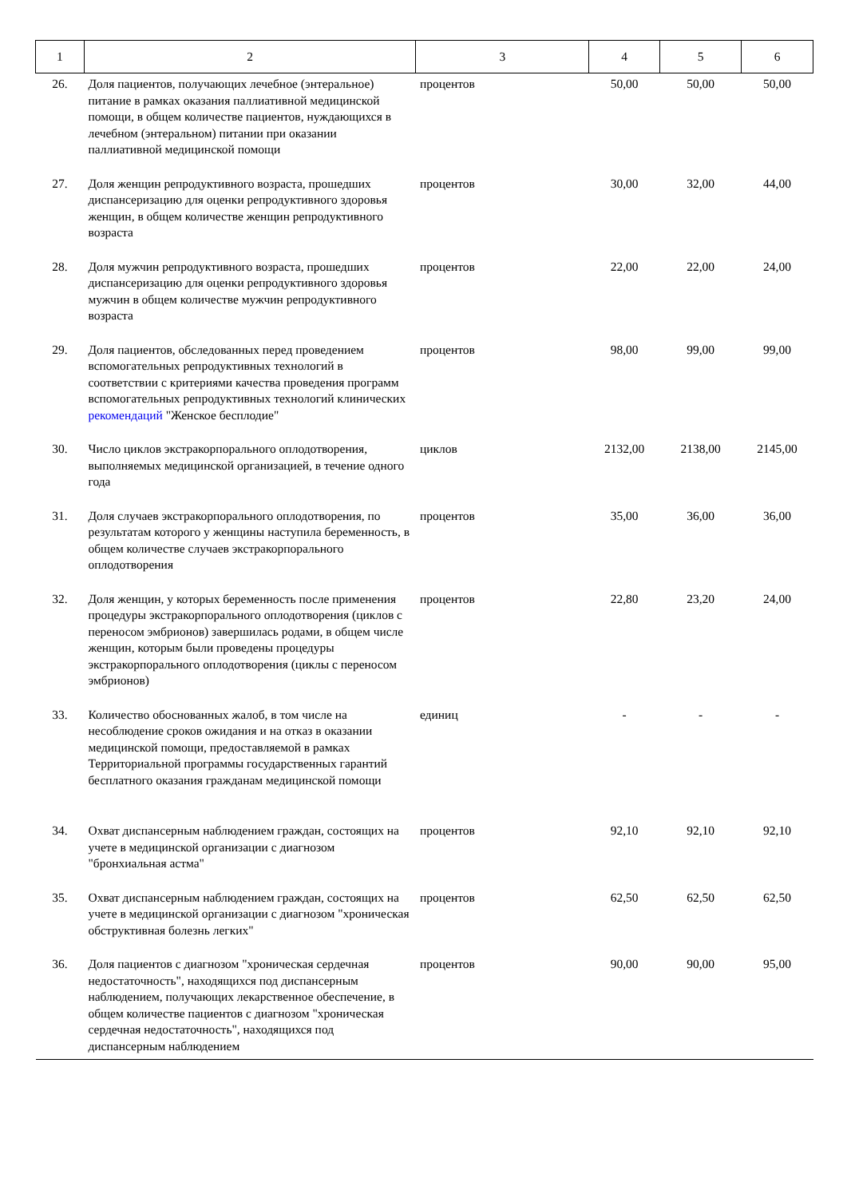| 1 | 2 | 3 | 4 | 5 | 6 |
| --- | --- | --- | --- | --- | --- |
| 26. | Доля пациентов, получающих лечебное (энтеральное) питание в рамках оказания паллиативной медицинской помощи, в общем количестве пациентов, нуждающихся в лечебном (энтеральном) питании при оказании паллиативной медицинской помощи | процентов | 50,00 | 50,00 | 50,00 |
| 27. | Доля женщин репродуктивного возраста, прошедших диспансеризацию для оценки репродуктивного здоровья женщин, в общем количестве женщин репродуктивного возраста | процентов | 30,00 | 32,00 | 44,00 |
| 28. | Доля мужчин репродуктивного возраста, прошедших диспансеризацию для оценки репродуктивного здоровья мужчин в общем количестве мужчин репродуктивного возраста | процентов | 22,00 | 22,00 | 24,00 |
| 29. | Доля пациентов, обследованных перед проведением вспомогательных репродуктивных технологий в соответствии с критериями качества проведения программ вспомогательных репродуктивных технологий клинических рекомендаций "Женское бесплодие" | процентов | 98,00 | 99,00 | 99,00 |
| 30. | Число циклов экстракорпорального оплодотворения, выполняемых медицинской организацией, в течение одного года | циклов | 2132,00 | 2138,00 | 2145,00 |
| 31. | Доля случаев экстракорпорального оплодотворения, по результатам которого у женщины наступила беременность, в общем количестве случаев экстракорпорального оплодотворения | процентов | 35,00 | 36,00 | 36,00 |
| 32. | Доля женщин, у которых беременность после применения процедуры экстракорпорального оплодотворения (циклов с переносом эмбрионов) завершилась родами, в общем числе женщин, которым были проведены процедуры экстракорпорального оплодотворения (циклы с переносом эмбрионов) | процентов | 22,80 | 23,20 | 24,00 |
| 33. | Количество обоснованных жалоб, в том числе на несоблюдение сроков ожидания и на отказ в оказании медицинской помощи, предоставляемой в рамках Территориальной программы государственных гарантий бесплатного оказания гражданам медицинской помощи | единиц | - | - | - |
| 34. | Охват диспансерным наблюдением граждан, состоящих на учете в медицинской организации с диагнозом "бронхиальная астма" | процентов | 92,10 | 92,10 | 92,10 |
| 35. | Охват диспансерным наблюдением граждан, состоящих на учете в медицинской организации с диагнозом "хроническая обструктивная болезнь легких" | процентов | 62,50 | 62,50 | 62,50 |
| 36. | Доля пациентов с диагнозом "хроническая сердечная недостаточность", находящихся под диспансерным наблюдением, получающих лекарственное обеспечение, в общем количестве пациентов с диагнозом "хроническая сердечная недостаточность", находящихся под диспансерным наблюдением | процентов | 90,00 | 90,00 | 95,00 |